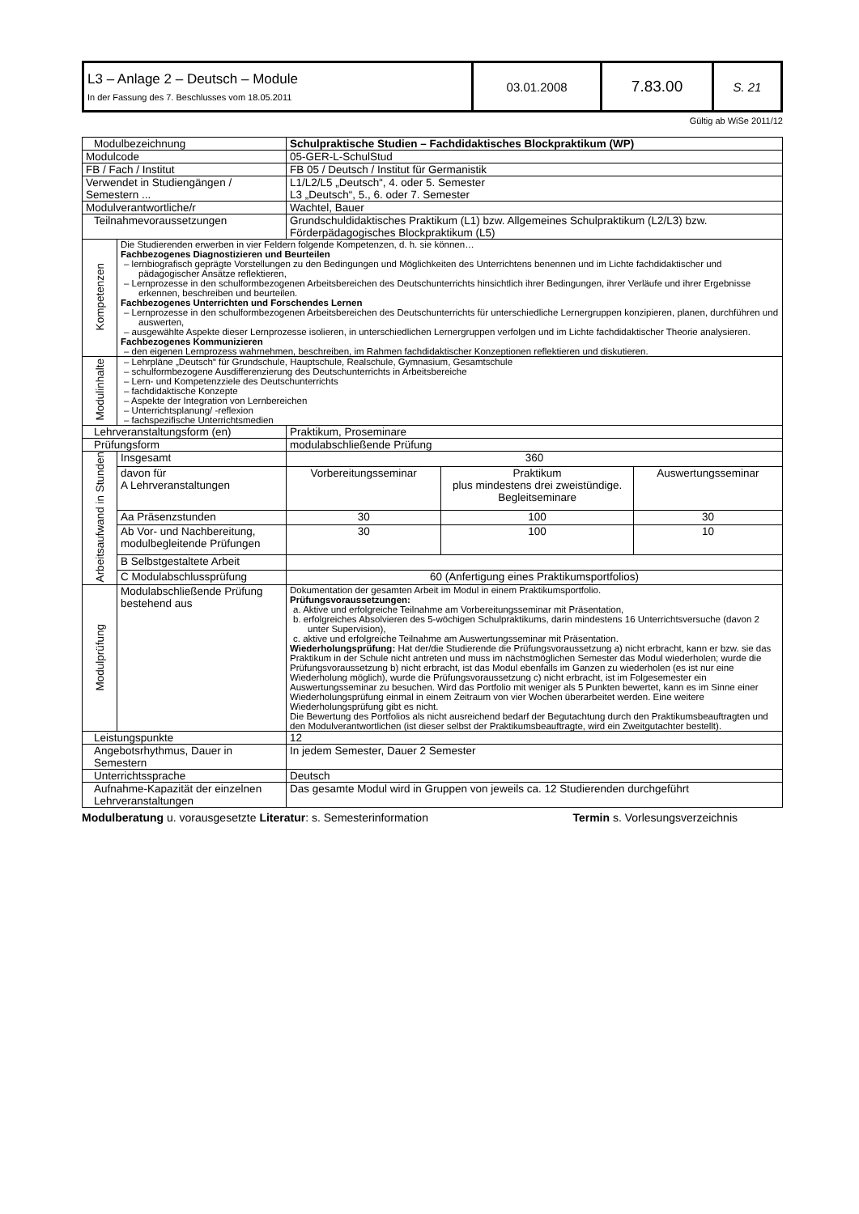| L3 – Anlage 2 – Deutsch – Module In der Fassung des 7. Beschlusses vom 18.05.2011 | 03.01.2008 | 7.83.00 | S. 21 |
Gültig ab WiSe 2011/12
| Modulbezeichnung | | Schulpraktische Studien – Fachdidaktisches Blockpraktikum (WP) | | |
| Modulcode | | 05-GER-L-SchulStud | | |
| FB / Fach / Institut | | FB 05 / Deutsch / Institut für Germanistik | | |
| Verwendet in Studiengängen / Semestern ... | | L1/L2/L5 „Deutsch“, 4. oder 5. Semester L3 „Deutsch“, 5., 6. oder 7. Semester | | |
| Modulverantwortliche/r | | Wachtel, Bauer | | |
| Teilnahmevoraussetzungen | | Grundschuldidaktisches Praktikum (L1) bzw. Allgemeines Schulpraktikum (L2/L3) bzw. Förderpädagogisches Blockpraktikum (L5) | | |
| Kompetenzen | Die Studierenden erwerben in vier Feldern folgende Kompetenzen, d. h. sie können… Fachbezogenes Diagnostizieren und Beurteilen – lernbiografisch geprägte Vorstellungen zu den Bedingungen und Möglichkeiten des Unterrichtens benennen und im Lichte fachdidaktischer und pädagogischer Ansätze reflektieren, – Lernprozesse in den schulformbezogenen Arbeitsbereichen des Deutschunterrichts hinsichtlich ihrer Bedingungen, ihrer Verläufe und ihrer Ergebnisse erkennen, beschreiben und beurteilen. Fachbezogenes Unterrichten und Forschendes Lernen – Lernprozesse in den schulformbezogenen Arbeitsbereichen des Deutschunterrichts für unterschiedliche Lernergruppen konzipieren, planen, durchführen und auswerten, – ausgewählte Aspekte dieser Lernprozesse isolieren, in unterschiedlichen Lernergruppen verfolgen und im Lichte fachdidaktischer Theorie analysieren. Fachbezogenes Kommunizieren – den eigenen Lernprozess wahrnehmen, beschreiben, im Rahmen fachdidaktischer Konzeptionen reflektieren und diskutieren. | | | |
| Modulinhalte | – Lehrpläne „Deutsch“ für Grundschule, Hauptschule, Realschule, Gymnasium, Gesamtschule – schulformbezogene Ausdifferenzierung des Deutschunterrichts in Arbeitsbereiche – Lern- und Kompetenzziele des Deutschunterrichts – fachdidaktische Konzepte – Aspekte der Integration von Lernbereichen – Unterrichtsplanung/ -reflexion – fachspezifische Unterrichtsmedien | | | |
| Lehrveranstaltungsform (en) | | Praktikum, Proseminare | | |
| Prüfungsform | | modulabschließende Prüfung | | |
| Arbeitsaufwand in Stunden | Insgesamt | 360 | | |
| | davon für A Lehrveranstaltungen | Vorbereitungsseminar | Praktikum plus mindestens drei zweistündige. Begleitseminare | Auswertungsseminar |
| | Aa Präsenzstunden | 30 | 100 | 30 |
| | Ab Vor- und Nachbereitung, modulbegleitende Prüfungen | 30 | 100 | 10 |
| | B Selbstgestaltete Arbeit | | | |
| | C Modulabschlussprüfung | 60 (Anfertigung eines Praktikumsportfolios) | | |
| Modulprüfung | Modulabschließende Prüfung bestehend aus | Dokumentation der gesamten Arbeit im Modul in einem Praktikumsportfolio. Prüfungsvoraussetzungen: a. Aktive und erfolgreiche Teilnahme am Vorbereitungsseminar mit Präsentation, b. erfolgreiches Absolvieren des 5-wöchigen Schulpraktikums, darin mindestens 16 Unterrichtsversuche (davon 2 unter Supervision), c. aktive und erfolgreiche Teilnahme am Auswertungsseminar mit Präsentation. Wiederholungsprüfung: Hat der/die Studierende die Prüfungsvoraussetzung a) nicht erbracht, kann er bzw. sie das Praktikum in der Schule nicht antreten und muss im nächstmöglichen Semester das Modul wiederholen; wurde die Prüfungsvoraussetzung b) nicht erbracht, ist das Modul ebenfalls im Ganzen zu wiederholen (es ist nur eine Wiederholung möglich), wurde die Prüfungsvoraussetzung c) nicht erbracht, ist im Folgesemester ein Auswertungsseminar zu besuchen. Wird das Portfolio mit weniger als 5 Punkten bewertet, kann es im Sinne einer Wiederholungsprüfung einmal in einem Zeitraum von vier Wochen überarbeitet werden. Eine weitere Wiederholungsprüfung gibt es nicht. Die Bewertung des Portfolios als nicht ausreichend bedarf der Begutachtung durch den Praktikumsbeauftragten und den Modulverantwortlichen (ist dieser selbst der Praktikumsbeauftragte, wird ein Zweitgutachter bestellt). | | |
| Leistungspunkte | | 12 | | |
| Angebotsrhythmus, Dauer in Semestern | | In jedem Semester, Dauer 2 Semester | | |
| Unterrichtssprache | | Deutsch | | |
| Aufnahme-Kapazität der einzelnen Lehrveranstaltungen | | Das gesamte Modul wird in Gruppen von jeweils ca. 12 Studierenden durchgeführt | | |
Modulberatung u. vorausgesetzte Literatur: s. Semesterinformation Termin s. Vorlesungsverzeichnis